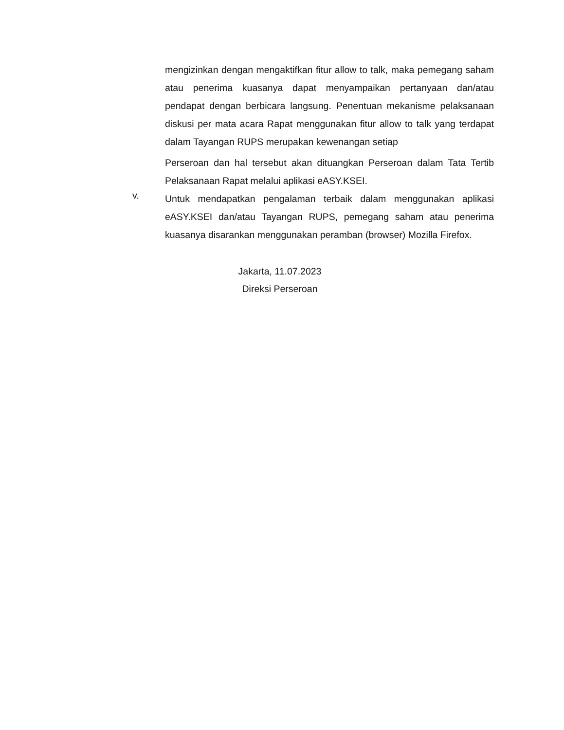mengizinkan dengan mengaktifkan fitur allow to talk, maka pemegang saham atau penerima kuasanya dapat menyampaikan pertanyaan dan/atau pendapat dengan berbicara langsung. Penentuan mekanisme pelaksanaan diskusi per mata acara Rapat menggunakan fitur allow to talk yang terdapat dalam Tayangan RUPS merupakan kewenangan setiap
Perseroan dan hal tersebut akan dituangkan Perseroan dalam Tata Tertib Pelaksanaan Rapat melalui aplikasi eASY.KSEI.
v.
Untuk mendapatkan pengalaman terbaik dalam menggunakan aplikasi eASY.KSEI dan/atau Tayangan RUPS, pemegang saham atau penerima kuasanya disarankan menggunakan peramban (browser) Mozilla Firefox.
Jakarta, 11.07.2023
Direksi Perseroan